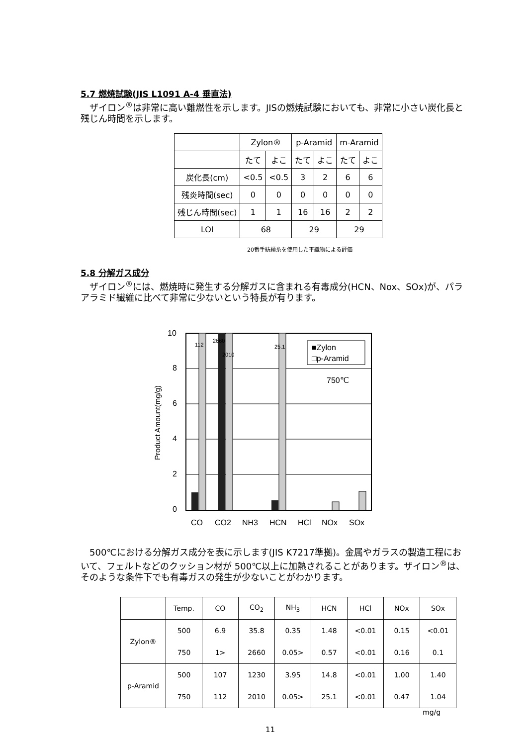5.7 燃焼試験(JIS L1091 A-4 垂直法)
　ザイロン<sup>®</sup>は非常に高い難燃性を示します。JISの燃焼試験においても、非常に小さい炭化長と残じん時間を示します。
| | Zylon® | | p-Aramid | | m-Aramid | |
| | たて | よこ | たて | よこ | たて | よこ |
| 炭化長(cm) | <0.5 | <0.5 | 3 | 2 | 6 | 6 |
| 残炎時間(sec) | 0 | 0 | 0 | 0 | 0 | 0 |
| 残じん時間(sec) | 1 | 1 | 16 | 16 | 2 | 2 |
| LOI | 68 | | 29 | | 29 | |
20番手紡績糸を使用した平織物による評価
5.8 分解ガス成分
　ザイロン<sup>®</sup>には、燃焼時に発生する分解ガスに含まれる有毒成分(HCN、Nox、SOx)が、パラアラミド繊維に比べて非常に少ないという特長が有ります。
Product Amount(mg/g)
10
8
6
4
2
0
112
2660
2010
25.1
■Zylon
□p-Aramid
750℃
CO
CO2
NH3
HCN
HCl
NOx
SOx
　500℃における分解ガス成分を表に示します(JIS K7217準拠)。金属やガラスの製造工程において、フェルトなどのクッション材が 500℃以上に加熱されることがあります。ザイロン<sup>®</sup>は、そのような条件下でも有毒ガスの発生が少ないことがわかります。
| | Temp. | CO | CO<sub>2</sub> | NH<sub>3</sub> | HCN | HCl | NOx | SOx |
| Zylon® | 500 | 6.9 | 35.8 | 0.35 | 1.48 | <0.01 | 0.15 | <0.01 |
| | 750 | 1> | 2660 | 0.05> | 0.57 | <0.01 | 0.16 | 0.1 |
| p-Aramid | 500 | 107 | 1230 | 3.95 | 14.8 | <0.01 | 1.00 | 1.40 |
| | 750 | 112 | 2010 | 0.05> | 25.1 | <0.01 | 0.47 | 1.04 |
mg/g
11